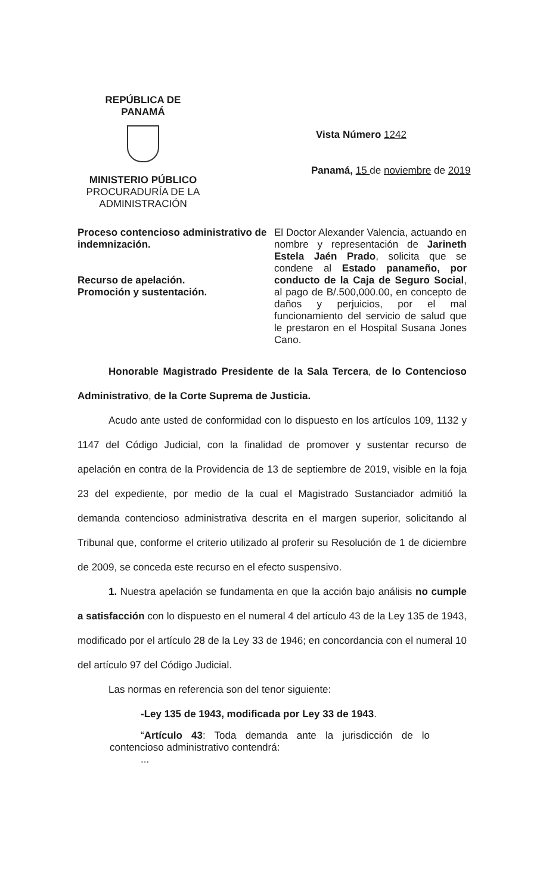REPÚBLICA DE PANAMÁ
MINISTERIO PÚBLICO
PROCURADURÍA DE LA ADMINISTRACIÓN
Vista Número 1242
Panamá, 15 de noviembre de 2019
Proceso contencioso administrativo de indemnización.
Recurso de apelación.
Promoción y sustentación.
El Doctor Alexander Valencia, actuando en nombre y representación de Jarineth Estela Jaén Prado, solicita que se condene al Estado panameño, por conducto de la Caja de Seguro Social, al pago de B/.500,000.00, en concepto de daños y perjuicios, por el mal funcionamiento del servicio de salud que le prestaron en el Hospital Susana Jones Cano.
Honorable Magistrado Presidente de la Sala Tercera, de lo Contencioso Administrativo, de la Corte Suprema de Justicia.
Acudo ante usted de conformidad con lo dispuesto en los artículos 109, 1132 y 1147 del Código Judicial, con la finalidad de promover y sustentar recurso de apelación en contra de la Providencia de 13 de septiembre de 2019, visible en la foja 23 del expediente, por medio de la cual el Magistrado Sustanciador admitió la demanda contencioso administrativa descrita en el margen superior, solicitando al Tribunal que, conforme el criterio utilizado al proferir su Resolución de 1 de diciembre de 2009, se conceda este recurso en el efecto suspensivo.
1. Nuestra apelación se fundamenta en que la acción bajo análisis no cumple a satisfacción con lo dispuesto en el numeral 4 del artículo 43 de la Ley 135 de 1943, modificado por el artículo 28 de la Ley 33 de 1946; en concordancia con el numeral 10 del artículo 97 del Código Judicial.
Las normas en referencia son del tenor siguiente:
-Ley 135 de 1943, modificada por Ley 33 de 1943.
“Artículo 43: Toda demanda ante la jurisdicción de lo contencioso administrativo contendrá:
...